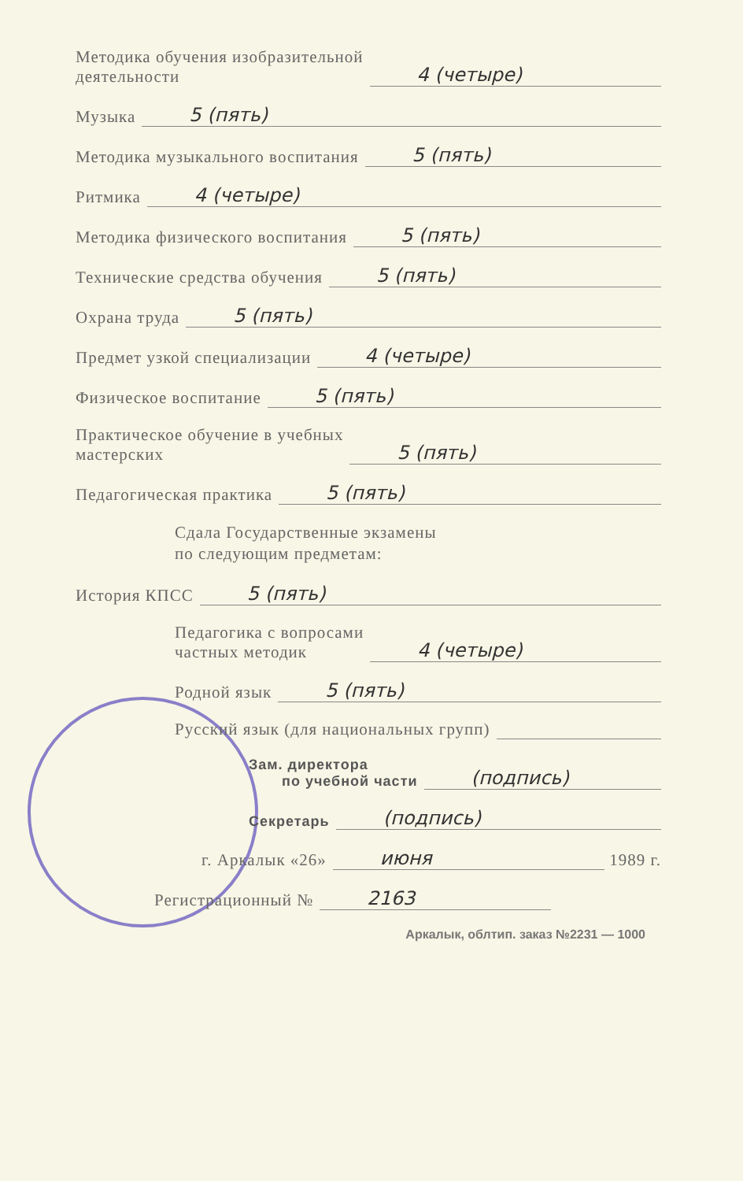Методика обучения изобразительной
деятельности 4 (четыре)
Музыка 5 (пять)
Методика музыкального воспитания 5 (пять)
Ритмика 4 (четыре)
Методика физического воспитания 5 (пять)
Технические средства обучения 5 (пять)
Охрана труда 5 (пять)
Предмет узкой специализации 4 (четыре)
Физическое воспитание 5 (пять)
Практическое обучение в учебных
мастерских 5 (пять)
Педагогическая практика 5 (пять)
Сдала Государственные экзамены
по следующим предметам:
История КПСС 5 (пять)
Педагогика с вопросами
частных методик 4 (четыре)
Родной язык 5 (пять)
Русский язык (для национальных групп)
Зам. директора
по учебной части (подпись)
Секретарь (подпись)
г. Аркалык «26» июня 1989 г.
Регистрационный № 2163
Аркалык, облтип. заказ №2231 — 1000